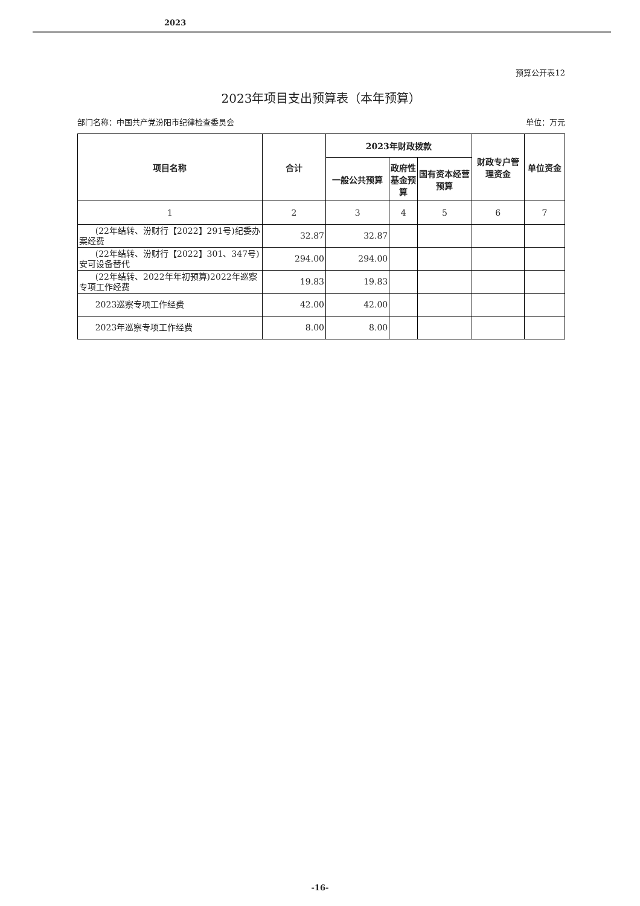2023
预算公开表12
2023年项目支出预算表（本年预算）
部门名称：中国共产党汾阳市纪律检查委员会 单位：万元
| 项目名称 | 合计 | 2023年财政拨款 | | | 财政专户管理资金 | 单位资金 |
| --- | --- | --- | --- | --- | --- | --- |
| | | 一般公共预算 | 政府性基金预算 | 国有资本经营预算 | | |
| 1 | 2 | 3 | 4 | 5 | 6 | 7 |
| (22年结转、汾财行【2022】291号)纪委办案经费 | 32.87 | 32.87 | | | | |
| (22年结转、汾财行【2022】301、347号)安可设备替代 | 294.00 | 294.00 | | | | |
| (22年结转、2022年年初预算)2022年巡察专项工作经费 | 19.83 | 19.83 | | | | |
| 2023巡察专项工作经费 | 42.00 | 42.00 | | | | |
| 2023年巡察专项工作经费 | 8.00 | 8.00 | | | | |
-16-